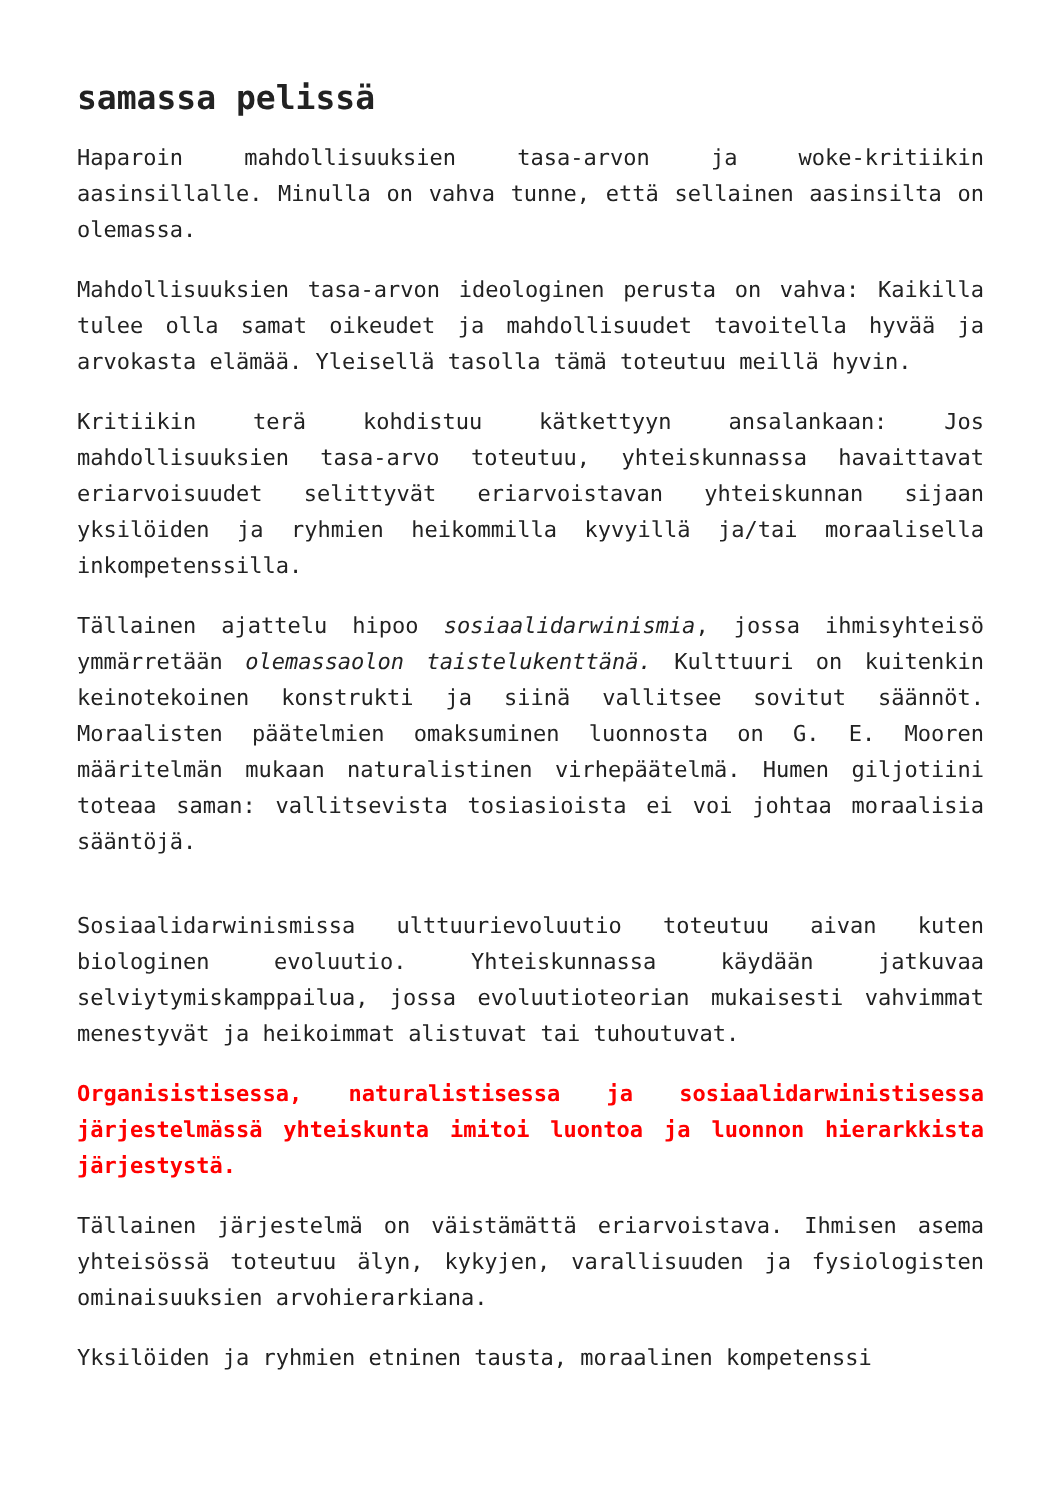samassa pelissä
Haparoin mahdollisuuksien tasa-arvon ja woke-kritiikin aasinsillalle. Minulla on vahva tunne, että sellainen aasinsilta on olemassa.
Mahdollisuuksien tasa-arvon ideologinen perusta on vahva: Kaikilla tulee olla samat oikeudet ja mahdollisuudet tavoitella hyvää ja arvokasta elämää. Yleisellä tasolla tämä toteutuu meillä hyvin.
Kritiikin terä kohdistuu kätkettyyn ansalankaan: Jos mahdollisuuksien tasa-arvo toteutuu, yhteiskunnassa havaittavat eriarvoisuudet selittyvät eriarvoistavan yhteiskunnan sijaan yksilöiden ja ryhmien heikommilla kyvyillä ja/tai moraalisella inkompetenssilla.
Tällainen ajattelu hipoo sosiaalidarwinismia, jossa ihmisyhteisö ymmärretään olemassaolon taistelukenttänä. Kulttuuri on kuitenkin keinotekoinen konstrukti ja siinä vallitsee sovitut säännöt. Moraalisten päätelmien omaksuminen luonnosta on G. E. Mooren määritelmän mukaan naturalistinen virhepäätelmä. Humen giljotiini toteaa saman: vallitsevista tosiasioista ei voi johtaa moraalisia sääntöjä.
Sosiaalidarwinismissa ulttuurievoluutio toteutuu aivan kuten biologinen evoluutio. Yhteiskunnassa käydään jatkuvaa selviytymiskamppailua, jossa evoluutioteorian mukaisesti vahvimmat menestyvät ja heikoimmat alistuvat tai tuhoutuvat.
Organisistisessa, naturalistisessa ja sosiaalidarwinistisessa järjestelmässä yhteiskunta imitoi luontoa ja luonnon hierarkkista järjestystä.
Tällainen järjestelmä on väistämättä eriarvoistava. Ihmisen asema yhteisössä toteutuu älyn, kykyjen, varallisuuden ja fysiologisten ominaisuuksien arvohierarkiana.
Yksilöiden ja ryhmien etninen tausta, moraalinen kompetenssi